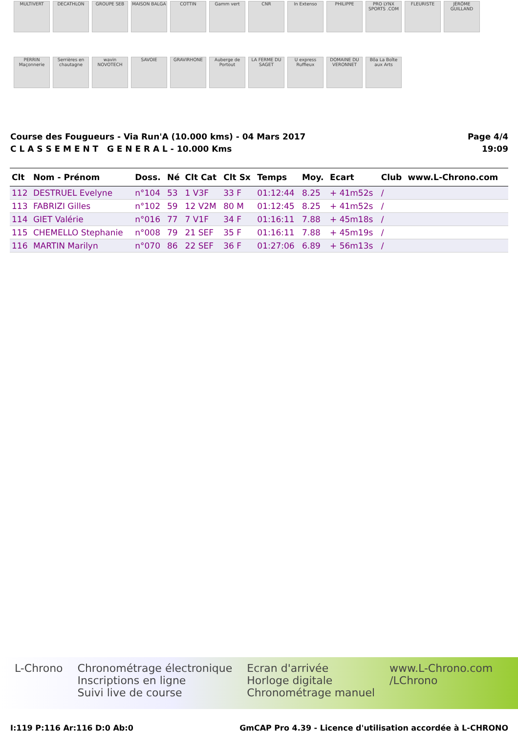MULTIVERT
DECATHLON
GROUPE SEB
MAISON BALGA
COTTIN
Gamm vert
CNR
In Extenso
PHILIPPE
PRO LYNX SPORTS .COM
FLEURISTE
JÉRÔME GUILLAND
PERRIN Maçonnerie
Serrières en chautagne
wavin NOVOTECH
SAVOIE
GRAVIRHONE
Auberge de Portout
LA FERME DU SAGET
U express Ruffieux
DOMAINE DU VERONNET
Bôa La Boîte aux Arts
Course des Fougueurs - Via Run'A (10.000 kms) - 04 Mars 2017
C L A S S E M E N T G E N E R A L - 10.000 Kms
Page 4/4
19:09
| Clt | Nom - Prénom | Doss. | Né | Clt Cat | Clt Sx | Temps | Moy. | Ecart | Club | www.L-Chrono.com |
| --- | --- | --- | --- | --- | --- | --- | --- | --- | --- | --- |
| 112 | DESTRUEL Evelyne | n°104 | 53 | 1 V3F | 33 F | 01:12:44 | 8.25 | + 41m52s | / | |
| 113 | FABRIZI Gilles | n°102 | 59 | 12 V2M | 80 M | 01:12:45 | 8.25 | + 41m52s | / | |
| 114 | GIET Valérie | n°016 | 77 | 7 V1F | 34 F | 01:16:11 | 7.88 | + 45m18s | / | |
| 115 | CHEMELLO Stephanie | n°008 | 79 | 21 SEF | 35 F | 01:16:11 | 7.88 | + 45m19s | / | |
| 116 | MARTIN Marilyn | n°070 | 86 | 22 SEF | 36 F | 01:27:06 | 6.89 | + 56m13s | / | |
L-Chrono Chronométrage électronique
Inscriptions en ligne
Suivi live de course
Ecran d'arrivée
Horloge digitale
Chronométrage manuel
www.L-Chrono.com
/LChrono
I:119 P:116 Ar:116 D:0 Ab:0 GmCAP Pro 4.39 - Licence d'utilisation accordée à L-CHRONO